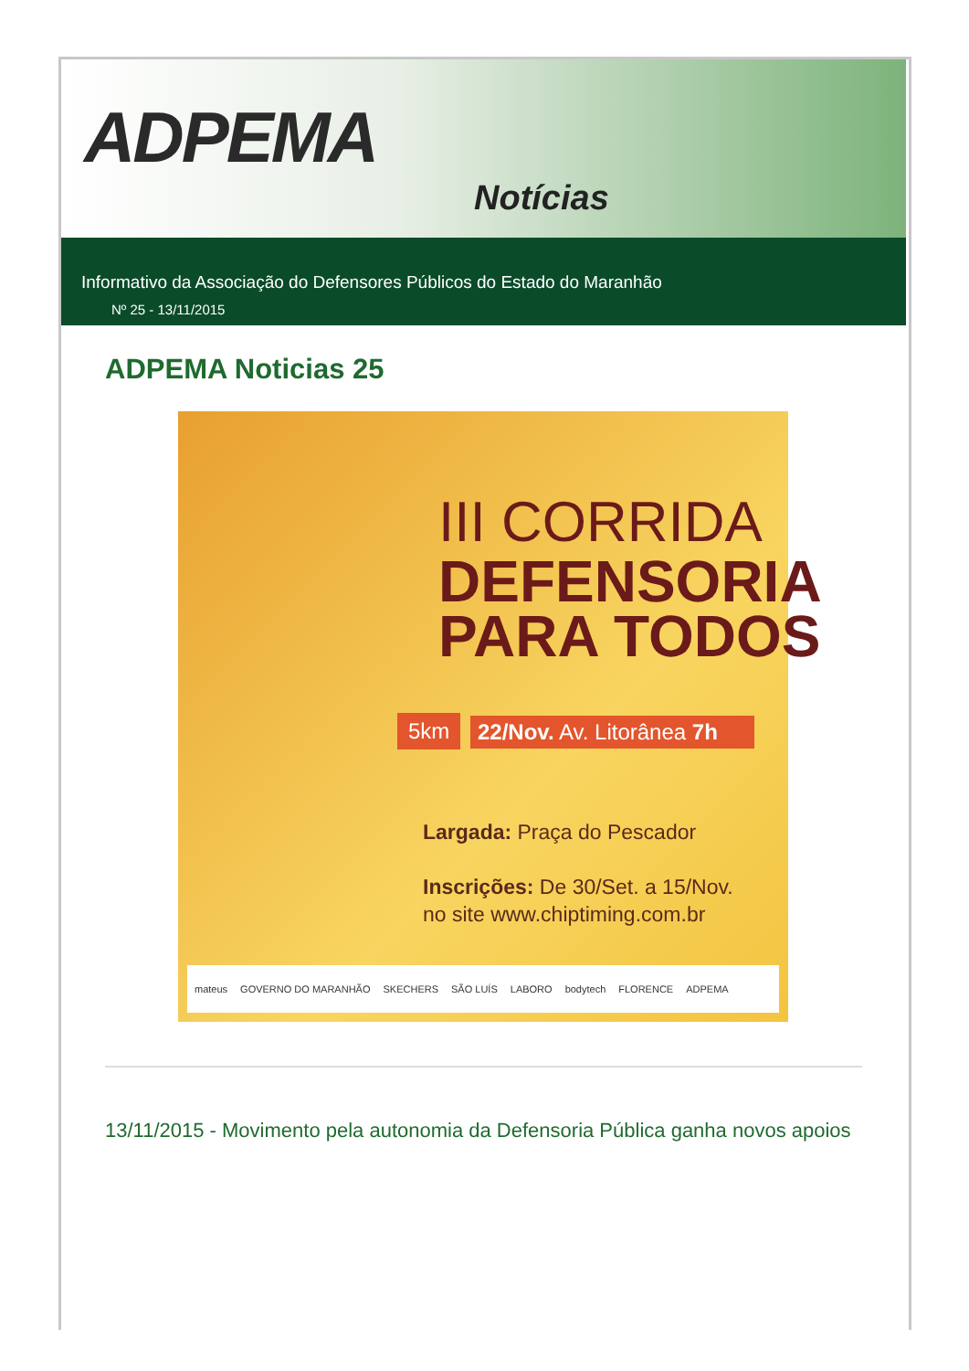ADPEMA
Notícias
Informativo da Associação do Defensores Públicos do Estado do Maranhão
Nº 25 - 13/11/2015
ADPEMA Noticias 25
III CORRIDA
DEFENSORIA
PARA TODOS
5km 22/Nov. Av. Litorânea 7h
Largada: Praça do Pescador
Inscrições: De 30/Set. a 15/Nov.
no site www.chiptiming.com.br
mateus GOVERNO DO MARANHÃO SKECHERS SÃO LUÍS LABORO bodytech FLORENCE ADPEMA
13/11/2015 - Movimento pela autonomia da Defensoria Pública ganha novos apoios